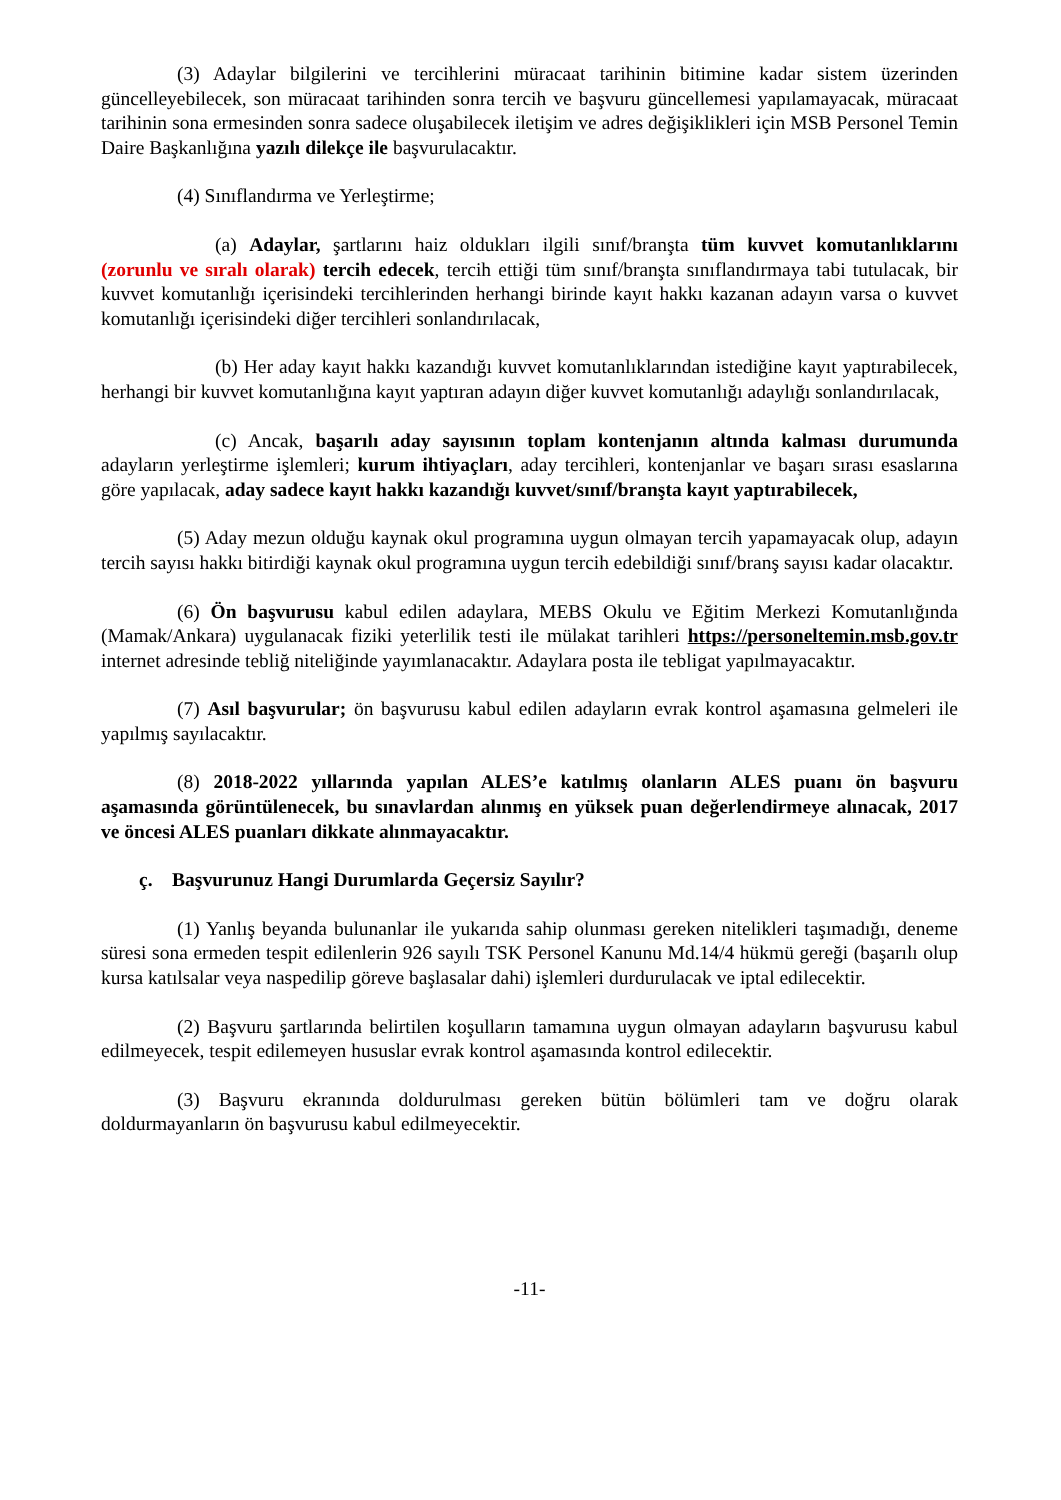(3) Adaylar bilgilerini ve tercihlerini müracaat tarihinin bitimine kadar sistem üzerinden güncelleyebilecek, son müracaat tarihinden sonra tercih ve başvuru güncellemesi yapılamayacak, müracaat tarihinin sona ermesinden sonra sadece oluşabilecek iletişim ve adres değişiklikleri için MSB Personel Temin Daire Başkanlığına yazılı dilekçe ile başvurulacaktır.
(4) Sınıflandırma ve Yerleştirme;
(a) Adaylar, şartlarını haiz oldukları ilgili sınıf/branşta tüm kuvvet komutanlıklarını (zorunlu ve sıralı olarak) tercih edecek, tercih ettiği tüm sınıf/branşta sınıflandırmaya tabi tutulacak, bir kuvvet komutanlığı içerisindeki tercihlerinden herhangi birinde kayıt hakkı kazanan adayın varsa o kuvvet komutanlığı içerisindeki diğer tercihleri sonlandırılacak,
(b) Her aday kayıt hakkı kazandığı kuvvet komutanlıklarından istediğine kayıt yaptırabilecek, herhangi bir kuvvet komutanlığına kayıt yaptıran adayın diğer kuvvet komutanlığı adaylığı sonlandırılacak,
(c) Ancak, başarılı aday sayısının toplam kontenjanın altında kalması durumunda adayların yerleştirme işlemleri; kurum ihtiyaçları, aday tercihleri, kontenjanlar ve başarı sırası esaslarına göre yapılacak, aday sadece kayıt hakkı kazandığı kuvvet/sınıf/branşta kayıt yaptırabilecek,
(5) Aday mezun olduğu kaynak okul programına uygun olmayan tercih yapamayacak olup, adayın tercih sayısı hakkı bitirdiği kaynak okul programına uygun tercih edebildiği sınıf/branş sayısı kadar olacaktır.
(6) Ön başvurusu kabul edilen adaylara, MEBS Okulu ve Eğitim Merkezi Komutanlığında (Mamak/Ankara) uygulanacak fiziki yeterlilik testi ile mülakat tarihleri https://personeltemin.msb.gov.tr internet adresinde tebliğ niteliğinde yayımlanacaktır. Adaylara posta ile tebligat yapılmayacaktır.
(7) Asıl başvurular; ön başvurusu kabul edilen adayların evrak kontrol aşamasına gelmeleri ile yapılmış sayılacaktır.
(8) 2018-2022 yıllarında yapılan ALES’e katılmış olanların ALES puanı ön başvuru aşamasında görüntülenecek, bu sınavlardan alınmış en yüksek puan değerlendirmeye alınacak, 2017 ve öncesi ALES puanları dikkate alınmayacaktır.
ç. Başvurunuz Hangi Durumlarda Geçersiz Sayılır?
(1) Yanlış beyanda bulunanlar ile yukarıda sahip olunması gereken nitelikleri taşımadığı, deneme süresi sona ermeden tespit edilenlerin 926 sayılı TSK Personel Kanunu Md.14/4 hükmü gereği (başarılı olup kursa katılsalar veya naspedilip göreve başlasalar dahi) işlemleri durdurulacak ve iptal edilecektir.
(2) Başvuru şartlarında belirtilen koşulların tamamına uygun olmayan adayların başvurusu kabul edilmeyecek, tespit edilemeyen hususlar evrak kontrol aşamasında kontrol edilecektir.
(3) Başvuru ekranında doldurulması gereken bütün bölümleri tam ve doğru olarak doldurmayanların ön başvurusu kabul edilmeyecektir.
-11-